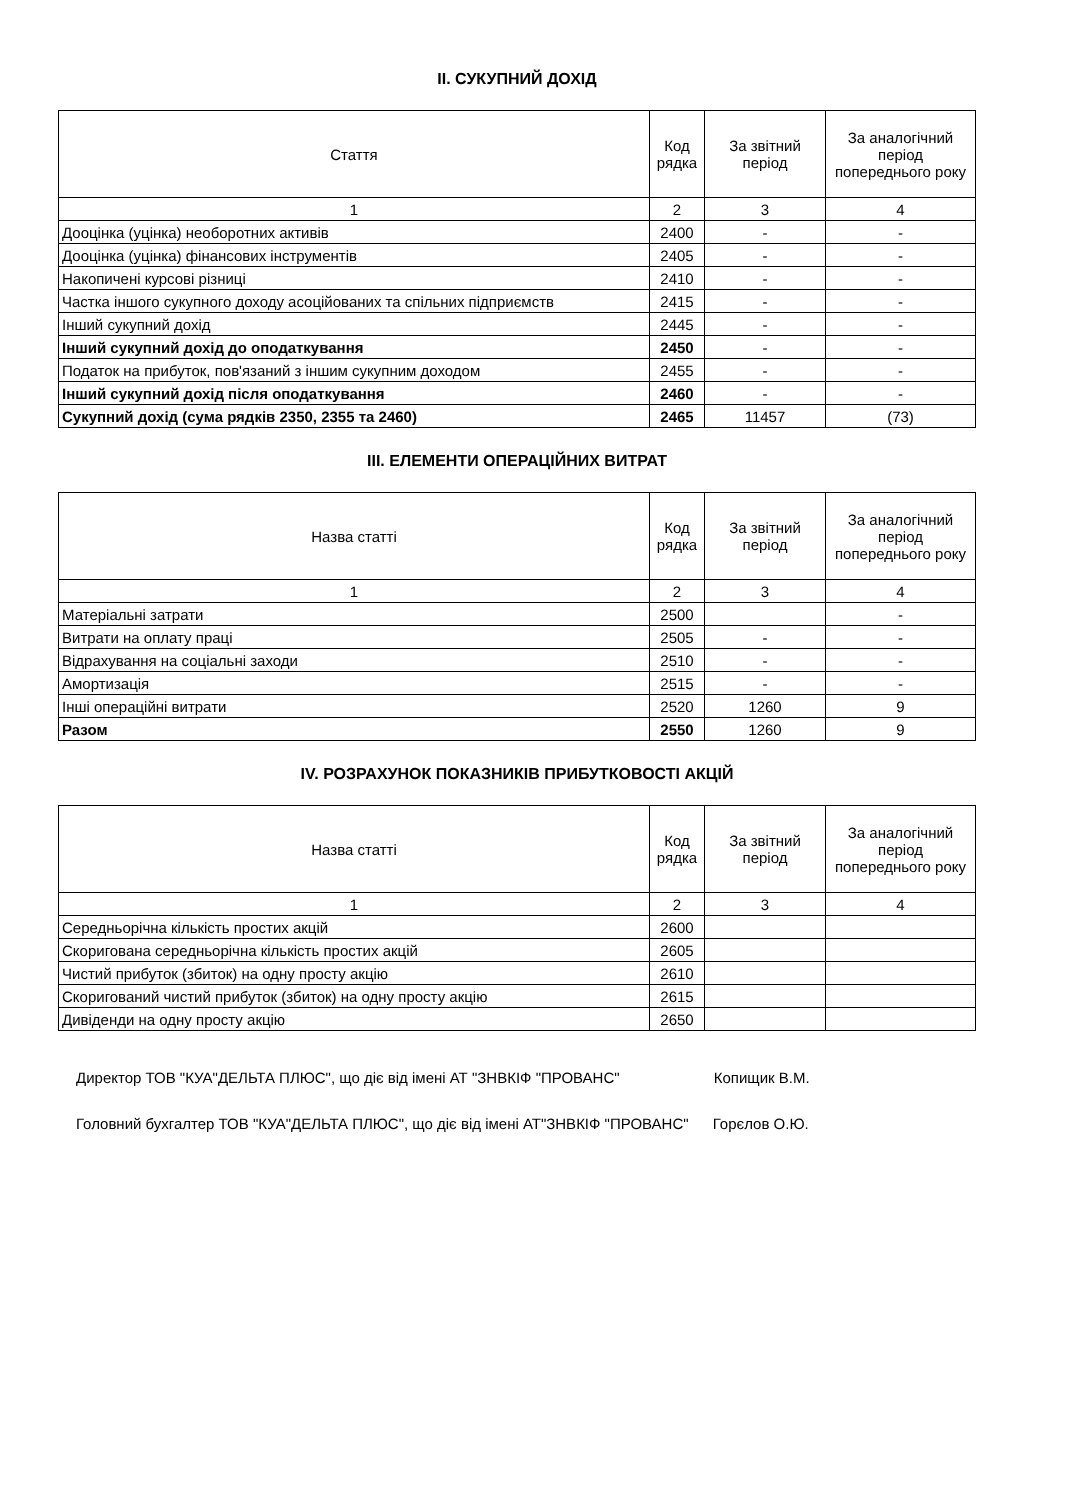II. СУКУПНИЙ ДОХІД
| Стаття | Код рядка | За звітний період | За аналогічний період попереднього року |
| --- | --- | --- | --- |
| 1 | 2 | 3 | 4 |
| Дооцінка (уцінка) необоротних активів | 2400 | - | - |
| Дооцінка (уцінка) фінансових інструментів | 2405 | - | - |
| Накопичені курсові різниці | 2410 | - | - |
| Частка іншого сукупного доходу асоційованих та спільних підприємств | 2415 | - | - |
| Інший сукупний дохід | 2445 | - | - |
| Інший сукупний дохід до оподаткування | 2450 | - | - |
| Податок на прибуток, пов'язаний з іншим сукупним доходом | 2455 | - | - |
| Інший сукупний дохід після оподаткування | 2460 | - | - |
| Сукупний дохід (сума рядків 2350, 2355 та 2460) | 2465 | 11457 | (73) |
III. ЕЛЕМЕНТИ ОПЕРАЦІЙНИХ ВИТРАТ
| Назва статті | Код рядка | За звітний період | За аналогічний період попереднього року |
| --- | --- | --- | --- |
| 1 | 2 | 3 | 4 |
| Матеріальні затрати | 2500 | | - |
| Витрати на оплату праці | 2505 | - | - |
| Відрахування на соціальні заходи | 2510 | - | - |
| Амортизація | 2515 | - | - |
| Інші операційні витрати | 2520 | 1260 | 9 |
| Разом | 2550 | 1260 | 9 |
IV. РОЗРАХУНОК ПОКАЗНИКІВ ПРИБУТКОВОСТІ АКЦІЙ
| Назва статті | Код рядка | За звітний період | За аналогічний період попереднього року |
| --- | --- | --- | --- |
| 1 | 2 | 3 | 4 |
| Середньорічна кількість простих акцій | 2600 | | |
| Скоригована середньорічна кількість простих акцій | 2605 | | |
| Чистий прибуток (збиток) на одну просту акцію | 2610 | | |
| Скоригований чистий прибуток (збиток) на одну просту акцію | 2615 | | |
| Дивіденди на одну просту акцію | 2650 | | |
Директор ТОВ "КУА"ДЕЛЬТА ПЛЮС", що діє від імені АТ "ЗНВКІФ "ПРОВАНС" Копищик В.М.
Головний бухгалтер ТОВ "КУА"ДЕЛЬТА ПЛЮС", що діє від імені АТ"ЗНВКІФ "ПРОВАНС" Горєлов О.Ю.